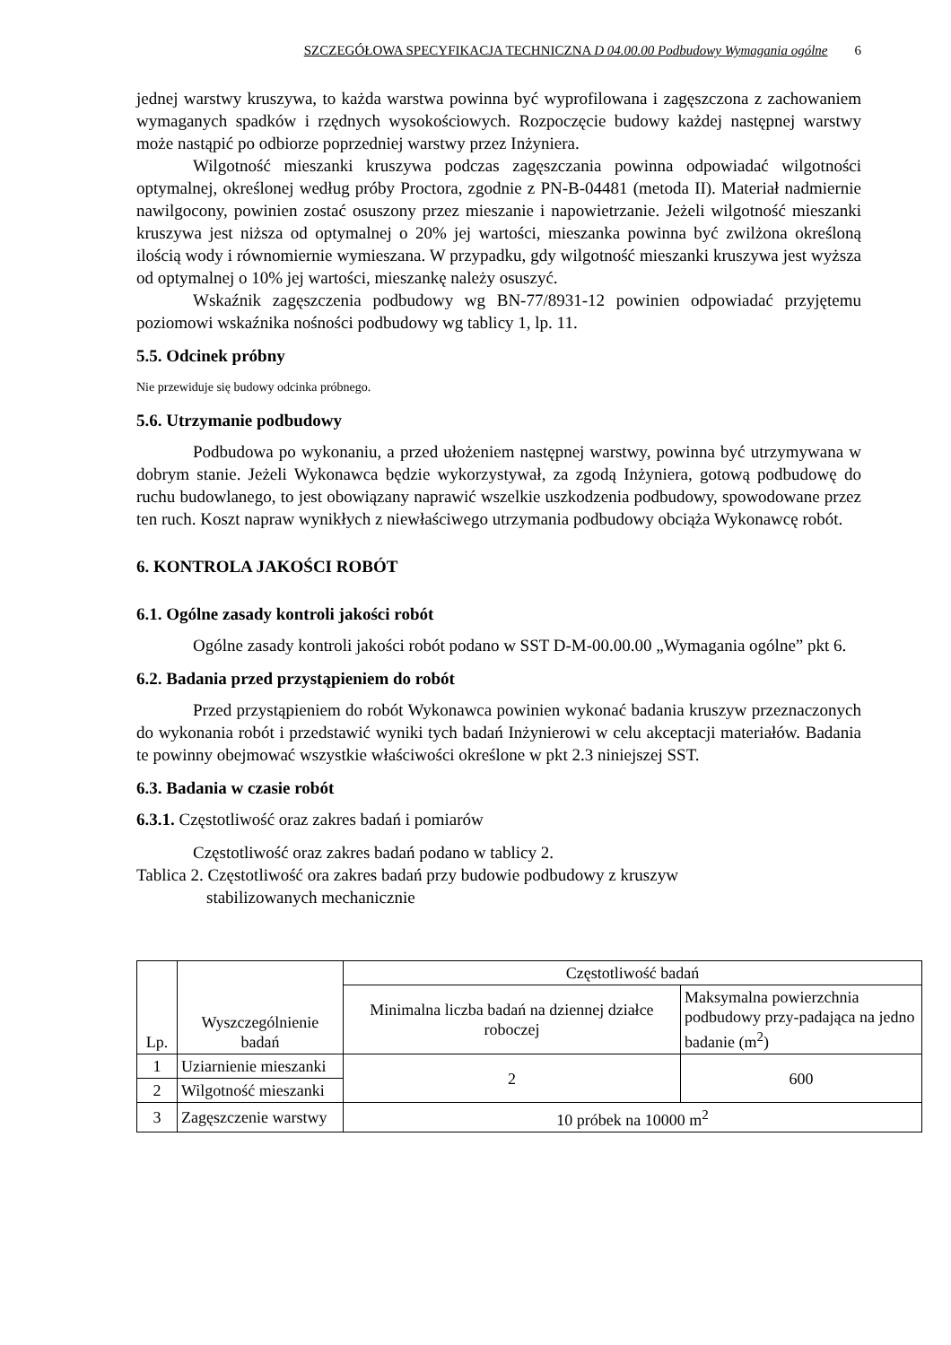SZCZEGÓŁOWA SPECYFIKACJA TECHNICZNA D 04.00.00 Podbudowy Wymagania ogólne 6
jednej warstwy kruszywa, to każda warstwa powinna być wyprofilowana i zagęszczona z zachowaniem wymaganych spadków i rzędnych wysokościowych. Rozpoczęcie budowy każdej następnej warstwy może nastąpić po odbiorze poprzedniej warstwy przez Inżyniera.
Wilgotność mieszanki kruszywa podczas zagęszczania powinna odpowiadać wilgotności optymalnej, określonej według próby Proctora, zgodnie z PN-B-04481 (metoda II). Materiał nadmiernie nawilgocony, powinien zostać osuszony przez mieszanie i napowietrzanie. Jeżeli wilgotność mieszanki kruszywa jest niższa od optymalnej o 20% jej wartości, mieszanka powinna być zwilżona określoną ilością wody i równomiernie wymieszana. W przypadku, gdy wilgotność mieszanki kruszywa jest wyższa od optymalnej o 10% jej wartości, mieszankę należy osuszyć.
Wskaźnik zagęszczenia podbudowy wg BN-77/8931-12 powinien odpowiadać przyjętemu poziomowi wskaźnika nośności podbudowy wg tablicy 1, lp. 11.
5.5. Odcinek próbny
Nie przewiduje się budowy odcinka próbnego.
5.6. Utrzymanie podbudowy
Podbudowa po wykonaniu, a przed ułożeniem następnej warstwy, powinna być utrzymywana w dobrym stanie. Jeżeli Wykonawca będzie wykorzystywał, za zgodą Inżyniera, gotową podbudowę do ruchu budowlanego, to jest obowiązany naprawić wszelkie uszkodzenia podbudowy, spowodowane przez ten ruch. Koszt napraw wynikłych z niewłaściwego utrzymania podbudowy obciąża Wykonawcę robót.
6. KONTROLA JAKOŚCI ROBÓT
6.1. Ogólne zasady kontroli jakości robót
Ogólne zasady kontroli jakości robót podano w SST D-M-00.00.00 „Wymagania ogólne” pkt 6.
6.2. Badania przed przystąpieniem do robót
Przed przystąpieniem do robót Wykonawca powinien wykonać badania kruszyw przeznaczonych do wykonania robót i przedstawić wyniki tych badań Inżynierowi w celu akceptacji materiałów. Badania te powinny obejmować wszystkie właściwości określone w pkt 2.3 niniejszej SST.
6.3. Badania w czasie robót
6.3.1. Częstotliwość oraz zakres badań i pomiarów
Częstotliwość oraz zakres badań podano w tablicy 2.
Tablica 2. Częstotliwość ora zakres badań przy budowie podbudowy z kruszyw
stabilizowanych mechanicznie
| Lp. | Wyszczególnienie badań | Częstotliwość badań | |
| --- | --- | --- | --- |
| | | Minimalna liczba badań na dziennej działce roboczej | Maksymalna powierzchnia podbudowy przy-padająca na jedno badanie (m<sup>2</sup>) |
| 1 | Uziarnienie mieszanki | 2 | 600 |
| 2 | Wilgotność mieszanki | | |
| 3 | Zagęszczenie warstwy | 10 próbek na 10000 m<sup>2</sup> | |